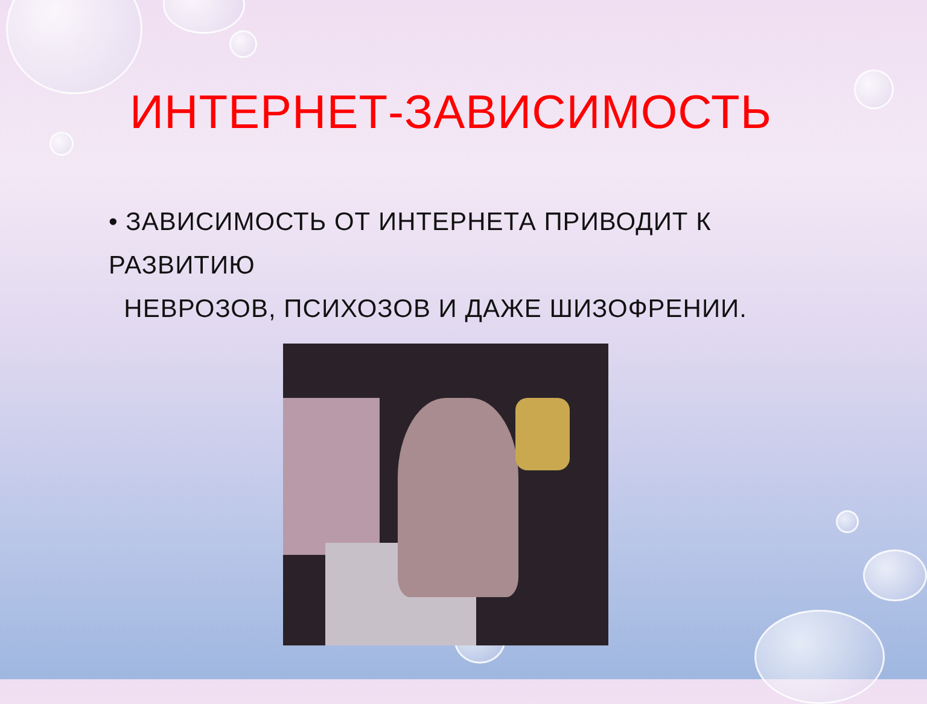ИНТЕРНЕТ-ЗАВИСИМОСТЬ
• ЗАВИСИМОСТЬ ОТ ИНТЕРНЕТА ПРИВОДИТ К РАЗВИТИЮ
НЕВРОЗОВ, ПСИХОЗОВ И ДАЖЕ ШИЗОФРЕНИИ.